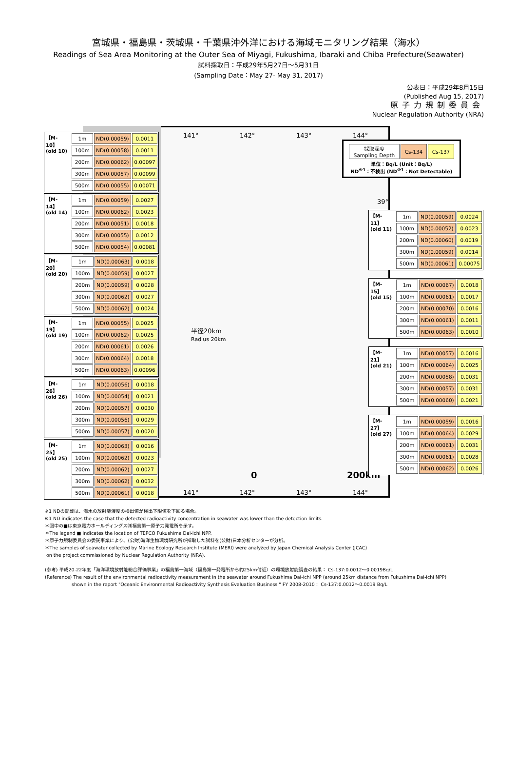宮城県・福島県・茨城県・千葉県沖外洋における海域モニタリング結果（海水）
Readings of Sea Area Monitoring at the Outer Sea of Miyagi, Fukushima, Ibaraki and Chiba Prefecture(Seawater)
試料採取日：平成29年5月27日～5月31日
(Sampling Date：May 27- May 31, 2017)
公表日：平成29年8月15日
(Published Aug 15, 2017)
原子力規制委員会
Nuclear Regulation Authority (NRA)
141° 142° 143° 144°
39°
半径20km
Radius 20km
0 200km
141° 142° 143° 144°
| 採取深度 Sampling Depth | Cs-134 | Cs-137 |
単位：Bq/L (Unit：Bq/L)
ND<sup>※1</sup>：不検出 (ND<sup>※1</sup>：Not Detectable)
【M-10】
(old 10)
| 1m | ND(0.00059) | 0.0011 |
| 100m | ND(0.00058) | 0.0011 |
| 200m | ND(0.00062) | 0.00097 |
| 300m | ND(0.00057) | 0.00099 |
| 500m | ND(0.00055) | 0.00071 |
【M-14】
(old 14)
| 1m | ND(0.00059) | 0.0027 |
| 100m | ND(0.00062) | 0.0023 |
| 200m | ND(0.00051) | 0.0018 |
| 300m | ND(0.00055) | 0.0012 |
| 500m | ND(0.00054) | 0.00081 |
【M-20】
(old 20)
| 1m | ND(0.00063) | 0.0018 |
| 100m | ND(0.00059) | 0.0027 |
| 200m | ND(0.00059) | 0.0028 |
| 300m | ND(0.00062) | 0.0027 |
| 500m | ND(0.00062) | 0.0024 |
【M-19】
(old 19)
| 1m | ND(0.00055) | 0.0025 |
| 100m | ND(0.00062) | 0.0025 |
| 200m | ND(0.00061) | 0.0026 |
| 300m | ND(0.00064) | 0.0018 |
| 500m | ND(0.00063) | 0.00096 |
【M-26】
(old 26)
| 1m | ND(0.00056) | 0.0018 |
| 100m | ND(0.00054) | 0.0021 |
| 200m | ND(0.00057) | 0.0030 |
| 300m | ND(0.00056) | 0.0029 |
| 500m | ND(0.00057) | 0.0020 |
【M-25】
(old 25)
| 1m | ND(0.00063) | 0.0016 |
| 100m | ND(0.00062) | 0.0023 |
| 200m | ND(0.00062) | 0.0027 |
| 300m | ND(0.00062) | 0.0032 |
| 500m | ND(0.00061) | 0.0018 |
【M-11】
(old 11)
| 1m | ND(0.00059) | 0.0024 |
| 100m | ND(0.00052) | 0.0023 |
| 200m | ND(0.00060) | 0.0019 |
| 300m | ND(0.00059) | 0.0014 |
| 500m | ND(0.00061) | 0.00075 |
【M-15】
(old 15)
| 1m | ND(0.00067) | 0.0018 |
| 100m | ND(0.00061) | 0.0017 |
| 200m | ND(0.00070) | 0.0016 |
| 300m | ND(0.00061) | 0.0011 |
| 500m | ND(0.00063) | 0.0010 |
【M-21】
(old 21)
| 1m | ND(0.00057) | 0.0016 |
| 100m | ND(0.00064) | 0.0025 |
| 200m | ND(0.00058) | 0.0031 |
| 300m | ND(0.00057) | 0.0031 |
| 500m | ND(0.00060) | 0.0021 |
【M-27】
(old 27)
| 1m | ND(0.00059) | 0.0016 |
| 100m | ND(0.00064) | 0.0029 |
| 200m | ND(0.00061) | 0.0031 |
| 300m | ND(0.00061) | 0.0028 |
| 500m | ND(0.00062) | 0.0026 |
※1 NDの記載は、海水の放射能濃度の検出値が検出下限値を下回る場合。
※1 ND indicates the case that the detected radioactivity concentration in seawater was lower than the detection limits.
＊図中の■は東京電力ホールディングス㈱福島第一原子力発電所を示す。
＊The legend ■ indicates the location of TEPCO Fukushima Dai-ichi NPP.
＊原子力規制委員会の委託事業により、(公財)海洋生物環境研究所が採取した試料を(公財)日本分析センターが分析。
＊The samples of seawater collected by Marine Ecology Research Institute (MERI) were analyzed by Japan Chemical Analysis Center (JCAC)
on the project commissioned by Nuclear Regulation Authority (NRA).
(参考) 平成20-22年度「海洋環境放射能総合評価事業」の福島第一海域（福島第一発電所から約25km付近）の環境放射能調査の結果： Cs-137:0.0012～0.0019Bq/L
(Reference) The result of the environmental radioactivity measurement in the seawater around Fukushima Dai-ichi NPP (around 25km distance from Fukushima Dai-ichi NPP)
shown in the report "Oceanic Environmental Radioactivity Synthesis Evaluation Business " FY 2008-2010： Cs-137:0.0012～0.0019 Bq/L